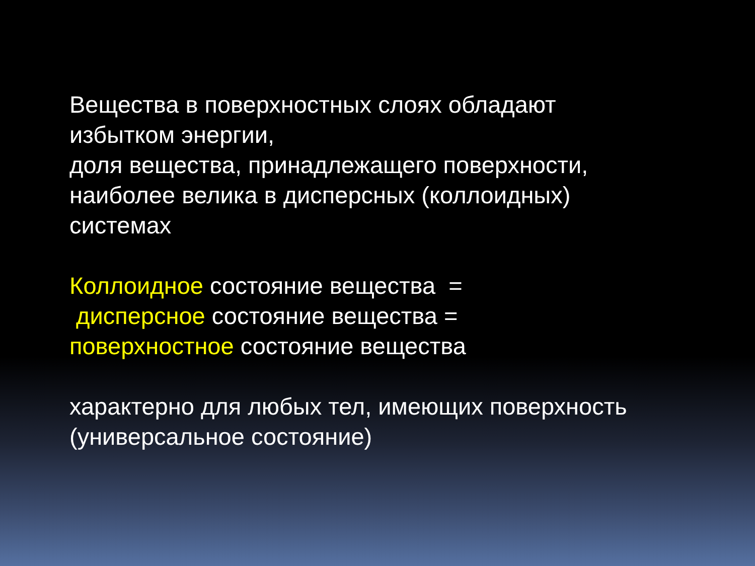Вещества в поверхностных слоях обладают
избытком энергии,
доля вещества, принадлежащего поверхности,
наиболее велика в дисперсных (коллоидных)
системах
Коллоидное состояние вещества =
дисперсное состояние вещества =
поверхностное состояние вещества
характерно для любых тел, имеющих поверхность
(универсальное состояние)